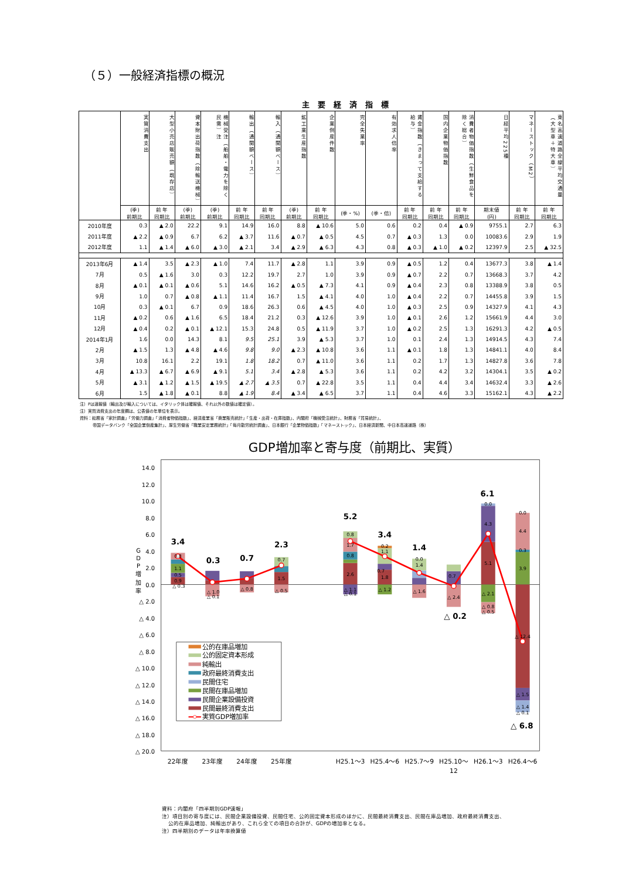（５）一般経済指標の概況
主要経済指標
| | 実質消費支出 | 大型小売店販売額（既存店） | 資本財出荷指数（除輸送機械） | 機械受注（船舶・電力を除く民需）注 | 輸出（通関額ベース） | 輸入（通関額ベース） | 鉱工業生産指数 | 企業倒産件数 | 完全失業率 | 有効求人倍率 | 賃金指数（きまって支給する給与） | 国内企業物価指数 | 消費者物価指数（生鮮食品を除く総合） | 日経平均225種 | マネーストック（M2） | 東名高速道路全線平均交通量（大型車＋特大車） |
| --- | --- | --- | --- | --- | --- | --- | --- | --- | --- | --- | --- | --- | --- | --- | --- | --- |
| | (季) 前期比 | 前 年 同期比 | (季) 前期比 | (季) 前期比 | 前 年 同期比 | 前 年 同期比 | (季) 前期比 | 前 年 同期比 | (季・%) | (季・倍) | 前 年 同期比 | 前 年 同期比 | 前 年 同期比 | 期末値 (円) | 前 年 同期比 | 前 年 同期比 |
| 2010年度 | 0.3 | ▲ 2.0 | 22.2 | 9.1 | 14.9 | 16.0 | 8.8 | ▲ 10.6 | 5.0 | 0.6 | 0.2 | 0.4 | ▲ 0.9 | 9755.1 | 2.7 | 6.3 |
| 2011年度 | ▲ 2.2 | ▲ 0.9 | 6.7 | 6.2 | ▲ 3.7 | 11.6 | ▲ 0.7 | ▲ 0.5 | 4.5 | 0.7 | ▲ 0.3 | 1.3 | 0.0 | 10083.6 | 2.9 | 1.9 |
| 2012年度 | 1.1 | ▲ 1.4 | ▲ 6.0 | ▲ 3.0 | ▲ 2.1 | 3.4 | ▲ 2.9 | ▲ 6.3 | 4.3 | 0.8 | ▲ 0.3 | ▲ 1.0 | ▲ 0.2 | 12397.9 | 2.5 | ▲ 32.5 |
| 2013年6月 | ▲ 1.4 | 3.5 | ▲ 2.3 | ▲ 1.0 | 7.4 | 11.7 | ▲ 2.8 | 1.1 | 3.9 | 0.9 | ▲ 0.5 | 1.2 | 0.4 | 13677.3 | 3.8 | ▲ 1.4 |
| 7月 | 0.5 | ▲ 1.6 | 3.0 | 0.3 | 12.2 | 19.7 | 2.7 | 1.0 | 3.9 | 0.9 | ▲ 0.7 | 2.2 | 0.7 | 13668.3 | 3.7 | 4.2 |
| 8月 | ▲ 0.1 | ▲ 0.1 | ▲ 0.6 | 5.1 | 14.6 | 16.2 | ▲ 0.5 | ▲ 7.3 | 4.1 | 0.9 | ▲ 0.4 | 2.3 | 0.8 | 13388.9 | 3.8 | 0.5 |
| 9月 | 1.0 | 0.7 | ▲ 0.8 | ▲ 1.1 | 11.4 | 16.7 | 1.5 | ▲ 4.1 | 4.0 | 1.0 | ▲ 0.4 | 2.2 | 0.7 | 14455.8 | 3.9 | 1.5 |
| 10月 | 0.3 | ▲ 0.1 | 6.7 | 0.9 | 18.6 | 26.3 | 0.6 | ▲ 4.5 | 4.0 | 1.0 | ▲ 0.3 | 2.5 | 0.9 | 14327.9 | 4.1 | 4.3 |
| 11月 | ▲ 0.2 | 0.6 | ▲ 1.6 | 6.5 | 18.4 | 21.2 | 0.3 | ▲ 12.6 | 3.9 | 1.0 | ▲ 0.1 | 2.6 | 1.2 | 15661.9 | 4.4 | 3.0 |
| 12月 | ▲ 0.4 | 0.2 | ▲ 0.1 | ▲ 12.1 | 15.3 | 24.8 | 0.5 | ▲ 11.9 | 3.7 | 1.0 | ▲ 0.2 | 2.5 | 1.3 | 16291.3 | 4.2 | ▲ 0.5 |
| 2014年1月 | 1.6 | 0.0 | 14.3 | 8.1 | 9.5 | 25.1 | 3.9 | ▲ 5.3 | 3.7 | 1.0 | 0.1 | 2.4 | 1.3 | 14914.5 | 4.3 | 7.4 |
| 2月 | ▲ 1.5 | 1.3 | ▲ 4.8 | ▲ 4.6 | 9.8 | 9.0 | ▲ 2.3 | ▲ 10.8 | 3.6 | 1.1 | ▲ 0.1 | 1.8 | 1.3 | 14841.1 | 4.0 | 8.4 |
| 3月 | 10.8 | 16.1 | 2.2 | 19.1 | 1.8 | 18.2 | 0.7 | ▲ 11.0 | 3.6 | 1.1 | 0.2 | 1.7 | 1.3 | 14827.8 | 3.6 | 7.8 |
| 4月 | ▲ 13.3 | ▲ 6.7 | ▲ 6.9 | ▲ 9.1 | 5.1 | 3.4 | ▲ 2.8 | ▲ 5.3 | 3.6 | 1.1 | 0.2 | 4.2 | 3.2 | 14304.1 | 3.5 | ▲ 0.2 |
| 5月 | ▲ 3.1 | ▲ 1.2 | ▲ 1.5 | ▲ 19.5 | ▲ 2.7 | ▲ 3.5 | 0.7 | ▲ 22.8 | 3.5 | 1.1 | 0.4 | 4.4 | 3.4 | 14632.4 | 3.3 | ▲ 2.6 |
| 6月 | 1.5 | ▲ 1.8 | ▲ 0.1 | 8.8 | ▲ 1.9 | 8.4 | ▲ 3.4 | ▲ 6.5 | 3.7 | 1.1 | 0.4 | 4.6 | 3.3 | 15162.1 | 4.3 | ▲ 2.2 |
注）Pは速報値（輸出及び輸入については、イタリック体は確報値、それ以外の数値は確定値）。
注）実質消費支出の年度欄は、公表値の年単位を表示。
資料：総務省「家計調査」「労働力調査」「消費者物価指数」、経済産業省「商業販売統計」「生産・出荷・在庫指数」、内閣府「機械受注統計」、財務省「貿易統計」、
帝国データバンク「全国企業倒産集計」、厚生労働省「職業安定業務統計」「毎月勤労統計調査」、日本銀行「企業物価指数」「マネーストック」、日本経済新聞、中日本高速道路（株）
GDP増加率と寄与度（前期比、実質）
14.0
12.0
10.0
8.0
6.0
4.0
2.0
0.0
△ 2.0
△ 4.0
△ 6.0
△ 8.0
△ 10.0
△ 12.0
△ 14.0
△ 16.0
△ 18.0
△ 20.0
G
D
P
増
加
率
3.4
0.3
0.7
2.3
5.2
3.4
1.4
△ 0.2
6.1
△ 6.8
0.9
0.5
1.1
0.8
△ 0.3
△ 1.0
△ 0.1
△ 0.8
1.5
0.7
△ 0.5
2.6
0.8
1.7
0.8
△ 1.1
△ 0.1
1.8
0.7
1.1
0.2
△ 1.2
0.0
1.4
△ 1.6
0.7
△ 2.4
5.1
4.3
0.0
△ 2.1
△ 0.8
△ 0.5
0.0
4.4
0.3
3.9
△ 12.4
△ 1.5
△ 1.4
△ 0.1
公的在庫品増加
公的固定資本形成
純輸出
政府最終消費支出
民間住宅
民間在庫品増加
民間企業設備投資
民間最終消費支出
実質GDP増加率
22年度
23年度
24年度
25年度
H25.1～3
H25.4～6
H25.7～9
H25.10～
12
H26.1～3
H26.4～6
資料：内閣府「四半期別GDP速報」
注）項目別の寄与度には、民間企業設備投資、民間住宅、公的固定資本形成のほかに、民間最終消費支出、民間在庫品増加、政府最終消費支出、
公的在庫品増加、純輸出があり、これら全ての項目の合計が、GDPの増加率となる。
注）四半期別のデータは年率換算値